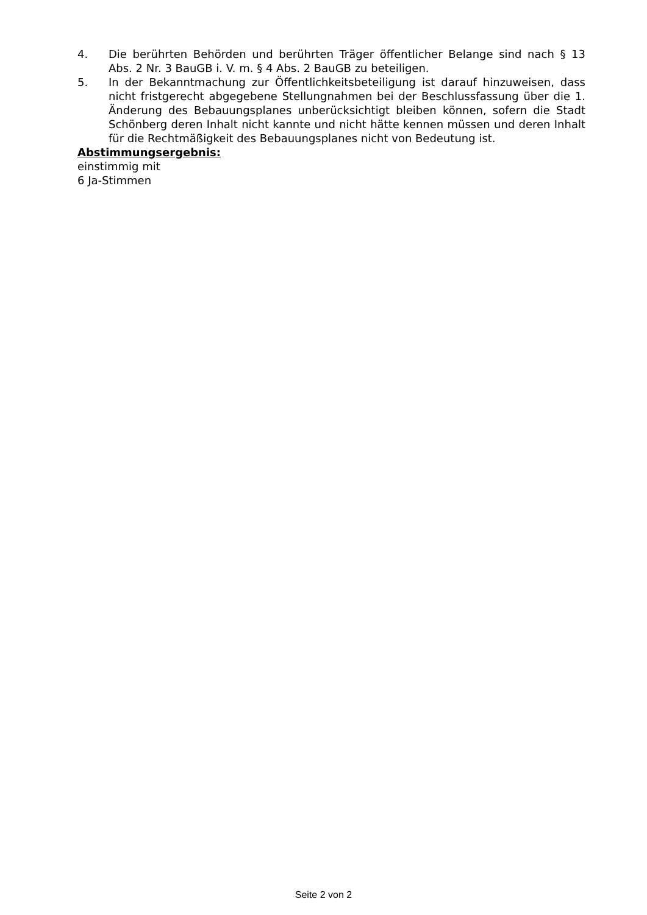4. Die berührten Behörden und berührten Träger öffentlicher Belange sind nach § 13 Abs. 2 Nr. 3 BauGB i. V. m. § 4 Abs. 2 BauGB zu beteiligen.
5. In der Bekanntmachung zur Öffentlichkeitsbeteiligung ist darauf hinzuweisen, dass nicht fristgerecht abgegebene Stellungnahmen bei der Beschlussfassung über die 1. Änderung des Bebauungsplanes unberücksichtigt bleiben können, sofern die Stadt Schönberg deren Inhalt nicht kannte und nicht hätte kennen müssen und deren Inhalt für die Rechtmäßigkeit des Bebauungsplanes nicht von Bedeutung ist.
Abstimmungsergebnis:
einstimmig mit
6 Ja-Stimmen
Seite 2 von 2